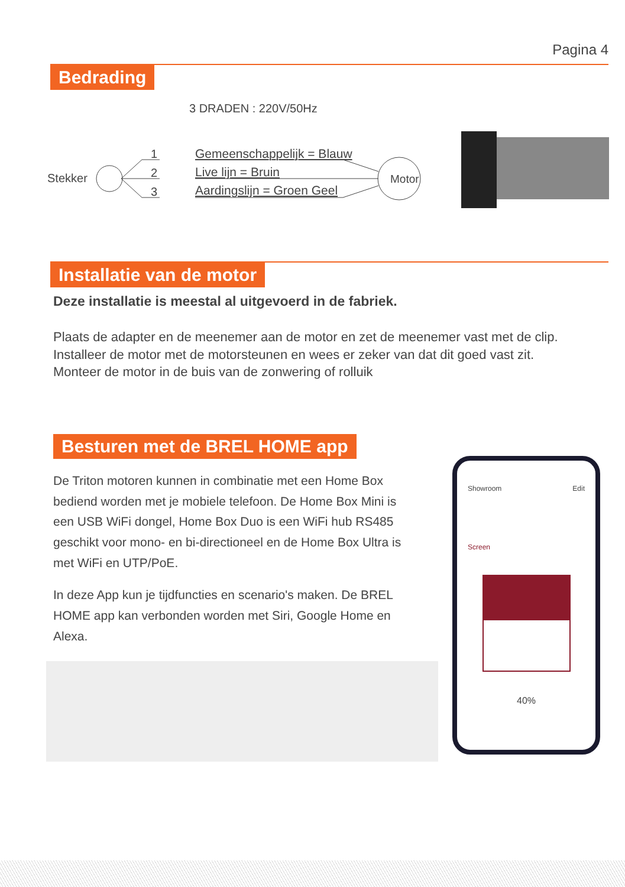Pagina 4
Bedrading
3 DRADEN : 220V/50Hz
Stekker
1
2
3
Gemeenschappelijk = Blauw
Live lijn = Bruin
Aardingslijn = Groen Geel
Motor
Installatie van de motor
Deze installatie is meestal al uitgevoerd in de fabriek.
Plaats de adapter en de meenemer aan de motor en zet de meenemer vast met de clip.
Installeer de motor met de motorsteunen en wees er zeker van dat dit goed vast zit.
Monteer de motor in de buis van de zonwering of rolluik
Besturen met de BREL HOME app
De Triton motoren kunnen in combinatie met een Home Box bediend worden met je mobiele telefoon. De Home Box Mini is een USB WiFi dongel, Home Box Duo is een WiFi hub RS485 geschikt voor mono- en bi-directioneel en de Home Box Ultra is met WiFi en UTP/PoE.
In deze App kun je tijdfuncties en scenario's maken. De BREL HOME app kan verbonden worden met Siri, Google Home en Alexa.
Showroom Edit
Screen
40%